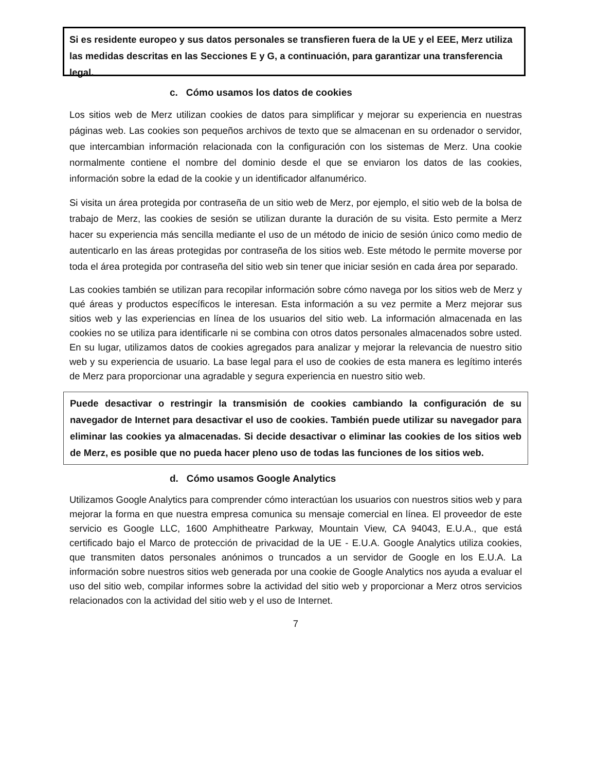Si es residente europeo y sus datos personales se transfieren fuera de la UE y el EEE, Merz utiliza las medidas descritas en las Secciones E y G, a continuación, para garantizar una transferencia legal.
c. Cómo usamos los datos de cookies
Los sitios web de Merz utilizan cookies de datos para simplificar y mejorar su experiencia en nuestras páginas web. Las cookies son pequeños archivos de texto que se almacenan en su ordenador o servidor, que intercambian información relacionada con la configuración con los sistemas de Merz. Una cookie normalmente contiene el nombre del dominio desde el que se enviaron los datos de las cookies, información sobre la edad de la cookie y un identificador alfanumérico.
Si visita un área protegida por contraseña de un sitio web de Merz, por ejemplo, el sitio web de la bolsa de trabajo de Merz, las cookies de sesión se utilizan durante la duración de su visita. Esto permite a Merz hacer su experiencia más sencilla mediante el uso de un método de inicio de sesión único como medio de autenticarlo en las áreas protegidas por contraseña de los sitios web. Este método le permite moverse por toda el área protegida por contraseña del sitio web sin tener que iniciar sesión en cada área por separado.
Las cookies también se utilizan para recopilar información sobre cómo navega por los sitios web de Merz y qué áreas y productos específicos le interesan. Esta información a su vez permite a Merz mejorar sus sitios web y las experiencias en línea de los usuarios del sitio web. La información almacenada en las cookies no se utiliza para identificarle ni se combina con otros datos personales almacenados sobre usted. En su lugar, utilizamos datos de cookies agregados para analizar y mejorar la relevancia de nuestro sitio web y su experiencia de usuario. La base legal para el uso de cookies de esta manera es legítimo interés de Merz para proporcionar una agradable y segura experiencia en nuestro sitio web.
Puede desactivar o restringir la transmisión de cookies cambiando la configuración de su navegador de Internet para desactivar el uso de cookies. También puede utilizar su navegador para eliminar las cookies ya almacenadas. Si decide desactivar o eliminar las cookies de los sitios web de Merz, es posible que no pueda hacer pleno uso de todas las funciones de los sitios web.
d. Cómo usamos Google Analytics
Utilizamos Google Analytics para comprender cómo interactúan los usuarios con nuestros sitios web y para mejorar la forma en que nuestra empresa comunica su mensaje comercial en línea. El proveedor de este servicio es Google LLC, 1600 Amphitheatre Parkway, Mountain View, CA 94043, E.U.A., que está certificado bajo el Marco de protección de privacidad de la UE - E.U.A. Google Analytics utiliza cookies, que transmiten datos personales anónimos o truncados a un servidor de Google en los E.U.A. La información sobre nuestros sitios web generada por una cookie de Google Analytics nos ayuda a evaluar el uso del sitio web, compilar informes sobre la actividad del sitio web y proporcionar a Merz otros servicios relacionados con la actividad del sitio web y el uso de Internet.
7